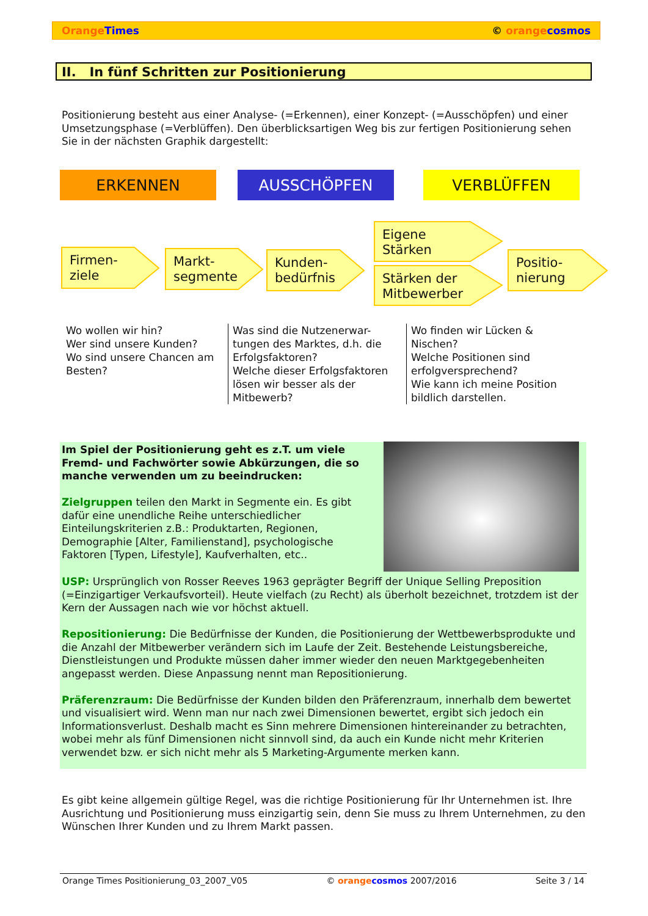Orange Times © orange cosmos
II. In fünf Schritten zur Positionierung
Positionierung besteht aus einer Analyse- (=Erkennen), einer Konzept- (=Ausschöpfen) und einer Umsetzungsphase (=Verblüffen). Den überblicksartigen Weg bis zur fertigen Positionierung sehen Sie in der nächsten Graphik dargestellt:
ERKENNEN AUSSCHÖPFEN VERBLÜFFEN
Firmen-
ziele
Markt-
segmente
Kunden-
bedürfnis
Eigene
Stärken
Stärken der
Mitbewerber
Positio-
nierung
Wo wollen wir hin?
Wer sind unsere Kunden?
Wo sind unsere Chancen am Besten?
Was sind die Nutzenerwar-tungen des Marktes, d.h. die Erfolgsfaktoren?
Welche dieser Erfolgsfaktoren lösen wir besser als der Mitbewerb?
Wo finden wir Lücken & Nischen?
Welche Positionen sind erfolgversprechend?
Wie kann ich meine Position bildlich darstellen.
Im Spiel der Positionierung geht es z.T. um viele Fremd- und Fachwörter sowie Abkürzungen, die so manche verwenden um zu beeindrucken:
Zielgruppen teilen den Markt in Segmente ein. Es gibt dafür eine unendliche Reihe unterschiedlicher Einteilungskriterien z.B.: Produktarten, Regionen, Demographie [Alter, Familienstand], psychologische Faktoren [Typen, Lifestyle], Kaufverhalten, etc..
USP: Ursprünglich von Rosser Reeves 1963 geprägter Begriff der Unique Selling Preposition (=Einzigartiger Verkaufsvorteil). Heute vielfach (zu Recht) als überholt bezeichnet, trotzdem ist der Kern der Aussagen nach wie vor höchst aktuell.
Repositionierung: Die Bedürfnisse der Kunden, die Positionierung der Wettbewerbsprodukte und die Anzahl der Mitbewerber verändern sich im Laufe der Zeit. Bestehende Leistungsbereiche, Dienstleistungen und Produkte müssen daher immer wieder den neuen Marktgegebenheiten angepasst werden. Diese Anpassung nennt man Repositionierung.
Präferenzraum: Die Bedürfnisse der Kunden bilden den Präferenzraum, innerhalb dem bewertet und visualisiert wird. Wenn man nur nach zwei Dimensionen bewertet, ergibt sich jedoch ein Informationsverlust. Deshalb macht es Sinn mehrere Dimensionen hintereinander zu betrachten, wobei mehr als fünf Dimensionen nicht sinnvoll sind, da auch ein Kunde nicht mehr Kriterien verwendet bzw. er sich nicht mehr als 5 Marketing-Argumente merken kann.
Es gibt keine allgemein gültige Regel, was die richtige Positionierung für Ihr Unternehmen ist. Ihre Ausrichtung und Positionierung muss einzigartig sein, denn Sie muss zu Ihrem Unternehmen, zu den Wünschen Ihrer Kunden und zu Ihrem Markt passen.
Orange Times Positionierung_03_2007_V05 © orange cosmos 2007/2016 Seite 3 / 14